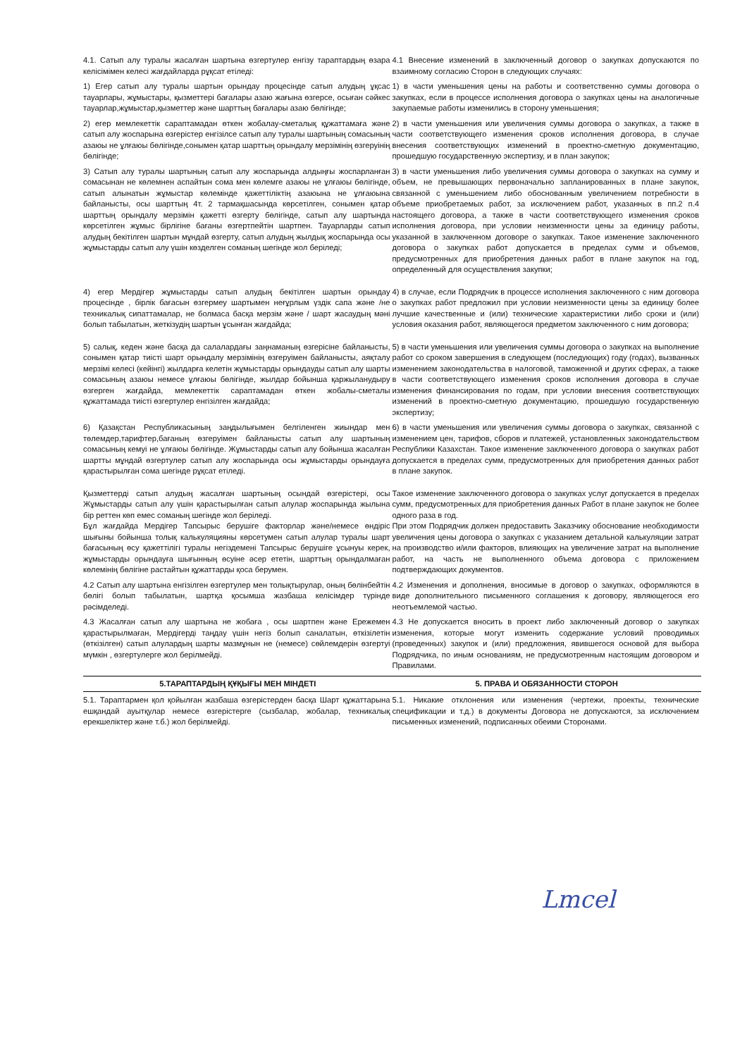| 4.1. Сатып алу туралы жасалған шартына өзгертулер енгізу тараптардың өзара келісімімен келесі жағдайларда рұқсат етіледі: | 4.1 Внесение изменений в заключенный договор о закупках допускаются по взаимному согласию Сторон в следующих случаях: |
| 1) Егер сатып алу туралы шартын орындау процесінде сатып алудың ұқсас тауарлары, жұмыстары, қызметтері бағалары азаю жағына өзгерсе, осыған сәйкес тауарлар,жұмыстар,қызметтер және шарттың бағалары азаю бөлігінде; | 1) в части уменьшения цены на работы и соответственно суммы договора о закупках, если в процессе исполнения договора о закупках цены на аналогичные закупаемые работы изменились в сторону уменьшения; |
| 2) егер мемлекеттік сараптамадан өткен жобалау-сметалық құжаттамаға және сатып алу жоспарына өзгерістер енгізілсе сатып алу туралы шартының сомасының азаюы не ұлғаюы бөлігінде,сонымен қатар шарттың орындалу мерзімінің өзгеруінің бөлігінде; | 2) в части уменьшения или увеличения суммы договора о закупках, а также в части соответствующего изменения сроков исполнения договора, в случае внесения соответствующих изменений в проектно-сметную документацию, прошедшую государственную экспертизу, и в план закупок; |
| 3) Сатып алу туралы шартының сатып алу жоспарында алдыңғы жоспарланған сомасынан не көлемнен аспайтын сома мен көлемге азаюы не ұлғаюы бөлігінде, сатып алынатын жұмыстар көлемінде қажеттіліктің азаюына не ұлғаюына байланысты, осы шарттың 4т. 2 тармақшасында көрсетілген, сонымен қатар шарттың орындалу мерзімін қажетті өзгерту бөлігінде, сатып алу шартында көрсетілген жұмыс бірлігіне бағаны өзгертпейтін шартпен. Тауарларды сатып алудың бекітілген шартын мұндай өзгерту, сатып алудың жылдық жоспарында осы жұмыстарды сатып алу үшін көзделген соманың шегінде жол беріледі; | 3) в части уменьшения либо увеличения суммы договора о закупках на сумму и объем, не превышающих первоначально запланированных в плане закупок, связанной с уменьшением либо обоснованным увеличением потребности в объеме приобретаемых работ, за исключением работ, указанных в пп.2 п.4 настоящего договора, а также в части соответствующего изменения сроков исполнения договора, при условии неизменности цены за единицу работы, указанной в заключенном договоре о закупках. Такое изменение заключенного договора о закупках работ допускается в пределах сумм и объемов, предусмотренных для приобретения данных работ в плане закупок на год, определенный для осуществления закупки; |
| 4) егер Мердігер жұмыстарды сатып алудың бекітілген шартын орындау процесінде , бірлік бағасын өзгермеу шартымен неғұрлым үздік сапа және /не техникалық сипаттамалар, не болмаса басқа мерзім және / шарт жасаудың мәні болып табылатын, жеткізудің шартын ұсынған жағдайда; | 4) в случае, если Подрядчик в процессе исполнения заключенного с ним договора о закупках работ предложил при условии неизменности цены за единицу более лучшие качественные и (или) технические характеристики либо сроки и (или) условия оказания работ, являющегося предметом заключенного с ним договора; |
| 5) салық, кеден және басқа да салалардағы заңнаманың өзгерісіне байланысты, сонымен қатар тиісті шарт орындалу мерзімінің өзгеруімен байланысты, аяқталу мерзімі келесі (кейінгі) жылдарға келетін жұмыстарды орындауды сатып алу шарты сомасының азаюы немесе ұлғаюы бөлігінде, жылдар бойынша қаржыланудыру өзгерген жағдайда, мемлекеттік сараптамадан өткен жобалы-сметалы құжаттамада тиісті өзгертулер енгізілген жағдайда; | 5) в части уменьшения или увеличения суммы договора о закупках на выполнение работ со сроком завершения в следующем (последующих) году (годах), вызванных изменением законодательства в налоговой, таможенной и других сферах, а также в части соответствующего изменения сроков исполнения договора в случае изменения финансирования по годам, при условии внесения соответствующих изменений в проектно-сметную документацию, прошедшую государственную экспертизу; |
| 6) Қазақстан Республикасының заңдылығымен белгіленген жиындар мен төлемдер,тарифтер,бағаның өзгеруімен байланысты сатып алу шартының сомасының кемуі не ұлғаюы бөлігінде. Жұмыстарды сатып алу бойынша жасалған шартты мұндай өзгертулер сатып алу жоспарында осы жұмыстарды орындауға қарастырылған сома шегінде рұқсат етіледі. | 6) в части уменьшения или увеличения суммы договора о закупках, связанной с изменением цен, тарифов, сборов и платежей, установленных законодательством Республики Казахстан. Такое изменение заключенного договора о закупках работ допускается в пределах сумм, предусмотренных для приобретения данных работ в плане закупок. |
| Қызметтерді сатып алудың жасалған шартының осындай өзгерістері, осы Жұмыстарды сатып алу үшін қарастырылған сатып алулар жоспарында жылына бір реттен көп емес соманың шегінде жол беріледі. Бұл жағдайда Мердігер Тапсырыс берушіге факторлар және/немесе өндіріс шығыны бойынша толық калькуляцияны көрсетумен сатып алулар туралы шарт бағасының өсу қажеттілігі туралы негіздемені Тапсырыс берушіге ұсынуы керек, жұмыстарды орындауға шығынның өсуіне әсер ететін, шарттың орындалмаған көлемінің бөлігіне растайтын құжаттарды қоса берумен. | Такое изменение заключенного договора о закупках услуг допускается в пределах сумм, предусмотренных для приобретения данных Работ в плане закупок не более одного раза в год. При этом Подрядчик должен предоставить Заказчику обоснование необходимости увеличения цены договора о закупках с указанием детальной калькуляции затрат на производство и/или факторов, влияющих на увеличение затрат на выполнение работ, на часть не выполненного объема договора с приложением подтверждающих документов. |
| 4.2 Сатып алу шартына енгізілген өзгертулер мен толықтырулар, оның бөлінбейтін бөлігі болып табылатын, шартқа қосымша жазбаша келісімдер түрінде рәсімделеді. | 4.2 Изменения и дополнения, вносимые в договор о закупках, оформляются в виде дополнительного письменного соглашения к договору, являющегося его неотъемлемой частью. |
| 4.3 Жасалған сатып алу шартына не жобаға , осы шартпен және Ережемен қарастырылмаған, Мердігерді таңдау үшін негіз болып саналатын, өткізілетін (өткізілген) сатып алулардың шарты мазмұнын не (немесе) сөйлемдерін өзгертуі мүмкін , өзгертулерге жол берілмейді. | 4.3 Не допускается вносить в проект либо заключенный договор о закупках изменения, которые могут изменить содержание условий проводимых (проведенных) закупок и (или) предложения, явившегося основой для выбора Подрядчика, по иным основаниям, не предусмотренным настоящим договором и Правилами. |
| 5.ТАРАПТАРДЫҢ ҚҰҚЫҒЫ МЕН МІНДЕТІ | 5. ПРАВА И ОБЯЗАННОСТИ СТОРОН |
| 5.1. Тараптармен қол қойылған жазбаша өзгерістерден басқа Шарт құжаттарына ешқандай ауытқулар немесе өзгерістерге (сызбалар, жобалар, техникалық ерекшеліктер және т.б.) жол берілмейді. | 5.1. Никакие отклонения или изменения (чертежи, проекты, технические спецификации и т.д.) в документы Договора не допускаются, за исключением письменных изменений, подписанных обеими Сторонами. |
Lmcel